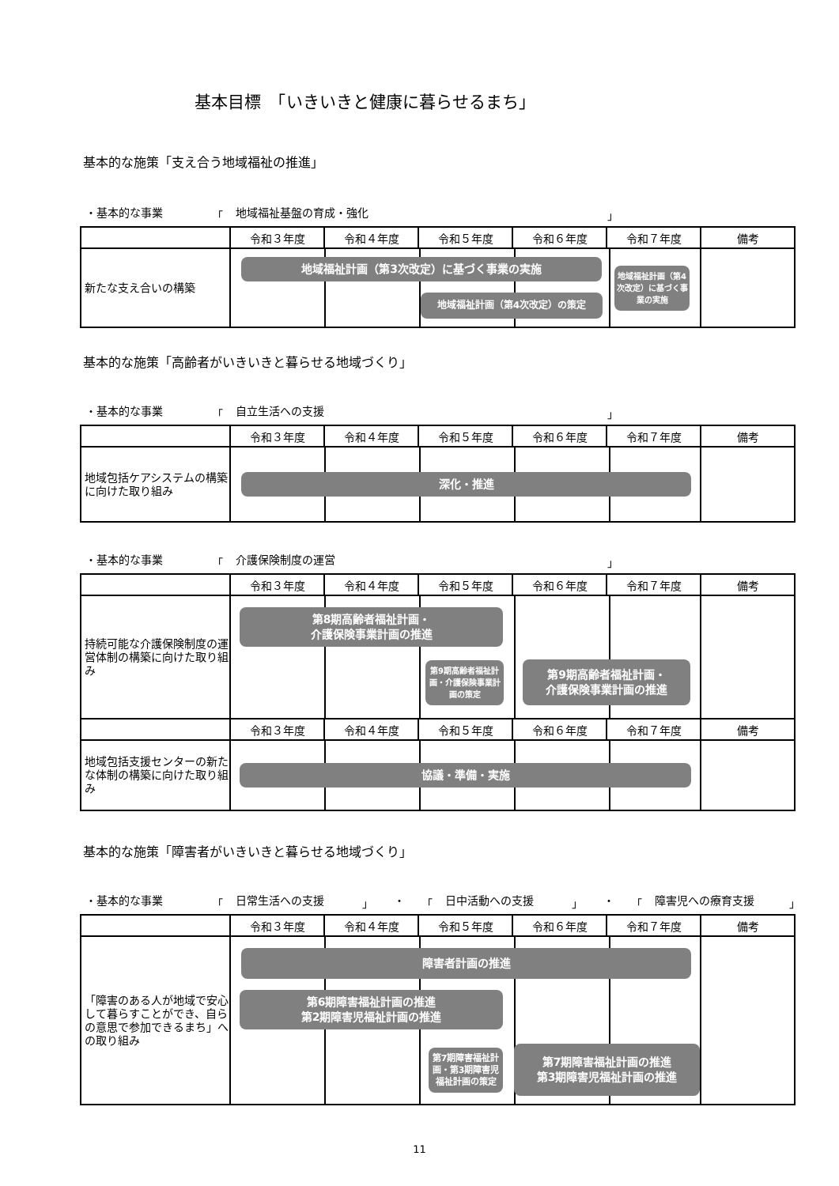基本目標　「いきいきと健康に暮らせるまち」
基本的な施策「支え合う地域福祉の推進」
・基本的な事業 「 地域福祉基盤の育成・強化 」
| | 令和３年度 | 令和４年度 | 令和５年度 | 令和６年度 | 令和７年度 | 備考 |
| --- | --- | --- | --- | --- | --- | --- |
| 新たな支え合いの構築 | 地域福祉計画（第3次改定）に基づく事業の実施 地域福祉計画（第4次改定）の策定 地域福祉計画（第4次改定）に基づく事業の実施 | | | | | |
基本的な施策「高齢者がいきいきと暮らせる地域づくり」
・基本的な事業 「 自立生活への支援 」
| | 令和３年度 | 令和４年度 | 令和５年度 | 令和６年度 | 令和７年度 | 備考 |
| --- | --- | --- | --- | --- | --- | --- |
| 地域包括ケアシステムの構築に向けた取り組み | 深化・推進 | | | | | |
・基本的な事業 「 介護保険制度の運営 」
| | 令和３年度 | 令和４年度 | 令和５年度 | 令和６年度 | 令和７年度 | 備考 |
| --- | --- | --- | --- | --- | --- | --- |
| 持続可能な介護保険制度の運営体制の構築に向けた取り組み | 第8期高齢者福祉計画・ 介護保険事業計画の推進 第9期高齢者福祉計画・介護保険事業計画の策定 第9期高齢者福祉計画・ 介護保険事業計画の推進 | | | | | |
| | 令和３年度 | 令和４年度 | 令和５年度 | 令和６年度 | 令和７年度 | 備考 |
| 地域包括支援センターの新たな体制の構築に向けた取り組み | 協議・準備・実施 | | | | | |
基本的な施策「障害者がいきいきと暮らせる地域づくり」
・基本的な事業 「 日常生活への支援 」 ・ 「 日中活動への支援 」 ・ 「 障害児への療育支援 」
| | 令和３年度 | 令和４年度 | 令和５年度 | 令和６年度 | 令和７年度 | 備考 |
| --- | --- | --- | --- | --- | --- | --- |
| 「障害のある人が地域で安心して暮らすことができ、自らの意思で参加できるまち」への取り組み | 障害者計画の推進 第6期障害福祉計画の推進 第2期障害児福祉計画の推進 第7期障害福祉計画・第3期障害児福祉計画の策定 第7期障害福祉計画の推進 第3期障害児福祉計画の推進 | | | | | |
11